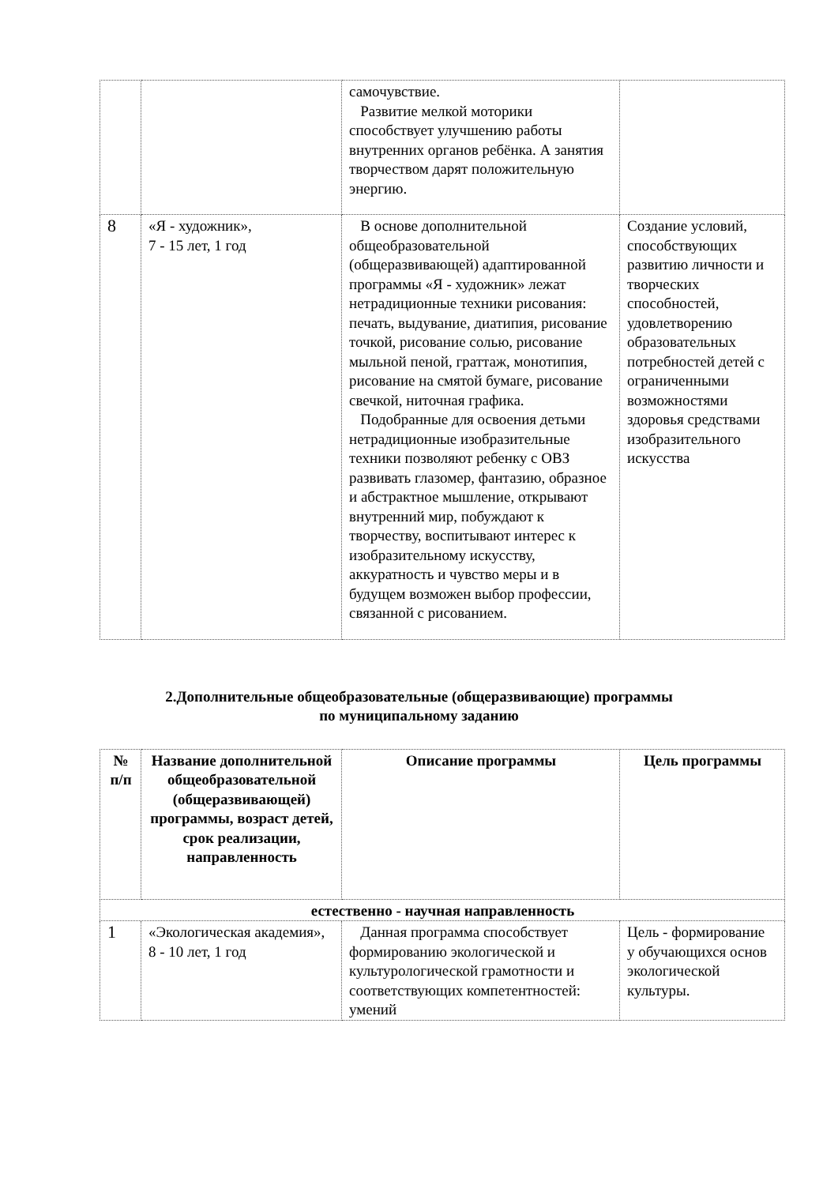| | | самочувствие. Развитие мелкой моторики способствует улучшению работы внутренних органов ребёнка. А занятия творчеством дарят положительную энергию. | |
| 8 | «Я - художник», 7 - 15 лет, 1 год | В основе дополнительной общеобразовательной (общеразвивающей) адаптированной программы «Я - художник» лежат нетрадиционные техники рисования: печать, выдувание, диатипия, рисование точкой, рисование солью, рисование мыльной пеной, граттаж, монотипия, рисование на смятой бумаге, рисование свечкой, ниточная графика. Подобранные для освоения детьми нетрадиционные изобразительные техники позволяют ребенку с ОВЗ развивать глазомер, фантазию, образное и абстрактное мышление, открывают внутренний мир, побуждают к творчеству, воспитывают интерес к изобразительному искусству, аккуратность и чувство меры и в будущем возможен выбор профессии, связанной с рисованием. | Создание условий, способствующих развитию личности и творческих способностей, удовлетворению образовательных потребностей детей с ограниченными возможностями здоровья средствами изобразительного искусства |
2.Дополнительные общеобразовательные (общеразвивающие) программы
по муниципальному заданию
| № п/п | Название дополнительной общеобразовательной (общеразвивающей) программы, возраст детей, срок реализации, направленность | Описание программы | Цель программы |
| --- | --- | --- | --- |
| естественно - научная направленность | | | |
| 1 | «Экологическая академия», 8 - 10 лет, 1 год | Данная программа способствует формированию экологической и культурологической грамотности и соответствующих компетентностей: умений | Цель - формирование у обучающихся основ экологической культуры. |